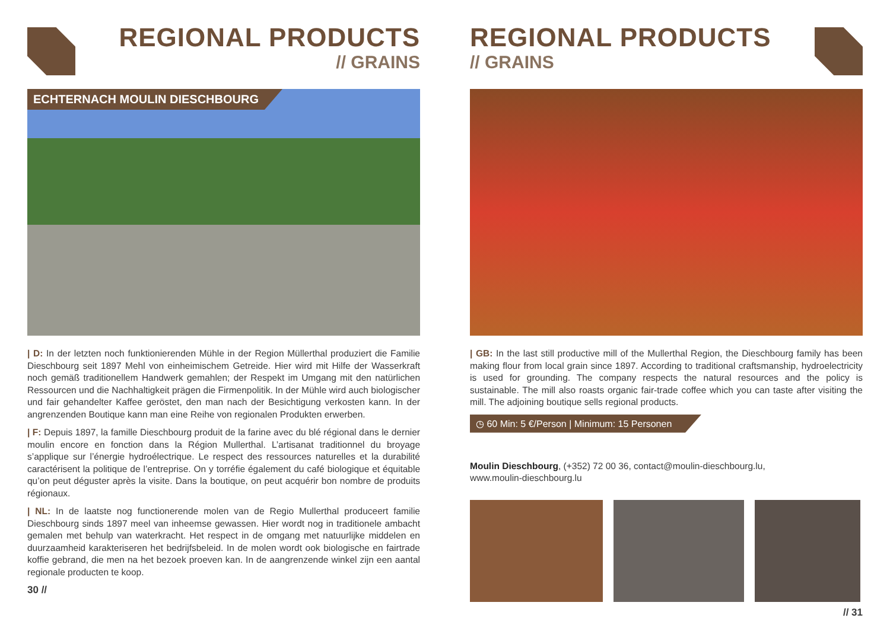REGIONAL PRODUCTS
// GRAINS
ECHTERNACH MOULIN DIESCHBOURG
| D: In der letzten noch funktionierenden Mühle in der Region Müllerthal produziert die Familie Dieschbourg seit 1897 Mehl von einheimischem Getreide. Hier wird mit Hilfe der Wasserkraft noch gemäß traditionellem Handwerk gemahlen; der Respekt im Umgang mit den natürlichen Ressourcen und die Nachhaltigkeit prägen die Firmenpolitik. In der Mühle wird auch biologischer und fair gehandelter Kaffee geröstet, den man nach der Besichtigung verkosten kann. In der angrenzenden Boutique kann man eine Reihe von regionalen Produkten erwerben.
| F: Depuis 1897, la famille Dieschbourg produit de la farine avec du blé régional dans le dernier moulin encore en fonction dans la Région Mullerthal. L’artisanat traditionnel du broyage s’applique sur l’énergie hydroélectrique. Le respect des ressources naturelles et la durabilité caractérisent la politique de l’entreprise. On y torréfie également du café biologique et équitable qu’on peut déguster après la visite. Dans la boutique, on peut acquérir bon nombre de produits régionaux.
| NL: In de laatste nog functionerende molen van de Regio Mullerthal produceert familie Dieschbourg sinds 1897 meel van inheemse gewassen. Hier wordt nog in traditionele ambacht gemalen met behulp van waterkracht. Het respect in de omgang met natuurlijke middelen en duurzaamheid karakteriseren het bedrijfsbeleid. In de molen wordt ook biologische en fairtrade koffie gebrand, die men na het bezoek proeven kan. In de aangrenzende winkel zijn een aantal regionale producten te koop.
30 //
REGIONAL PRODUCTS
// GRAINS
| GB: In the last still productive mill of the Mullerthal Region, the Dieschbourg family has been making flour from local grain since 1897. According to traditional craftsmanship, hydroelectricity is used for grounding. The company respects the natural resources and the policy is sustainable. The mill also roasts organic fair-trade coffee which you can taste after visiting the mill. The adjoining boutique sells regional products.
◷ 60 Min: 5 €/Person | Minimum: 15 Personen
Moulin Dieschbourg, (+352) 72 00 36, contact@moulin-dieschbourg.lu,
www.moulin-dieschbourg.lu
// 31